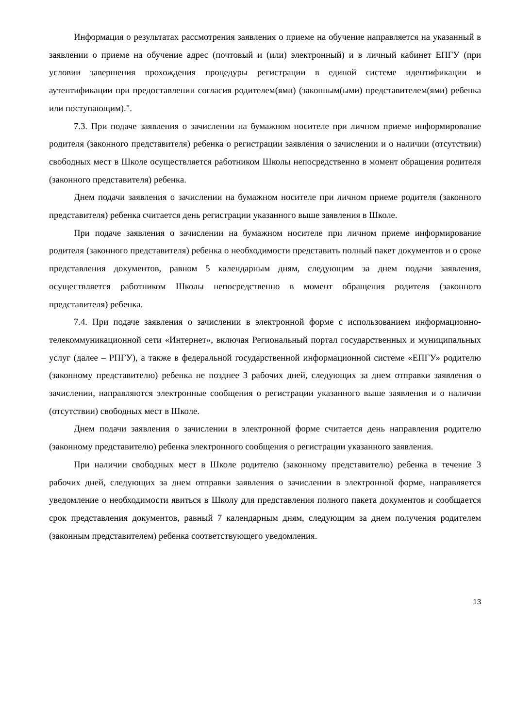Информация о результатах рассмотрения заявления о приеме на обучение направляется на указанный в заявлении о приеме на обучение адрес (почтовый и (или) электронный) и в личный кабинет ЕПГУ (при условии завершения прохождения процедуры регистрации в единой системе идентификации и аутентификации при предоставлении согласия родителем(ями) (законным(ыми) представителем(ями) ребенка или поступающим).".
7.3. При подаче заявления о зачислении на бумажном носителе при личном приеме информирование родителя (законного представителя) ребенка о регистрации заявления о зачислении и о наличии (отсутствии) свободных мест в Школе осуществляется работником Школы непосредственно в момент обращения родителя (законного представителя) ребенка.
Днем подачи заявления о зачислении на бумажном носителе при личном приеме родителя (законного представителя) ребенка считается день регистрации указанного выше заявления в Школе.
При подаче заявления о зачислении на бумажном носителе при личном приеме информирование родителя (законного представителя) ребенка о необходимости представить полный пакет документов и о сроке представления документов, равном 5 календарным дням, следующим за днем подачи заявления, осуществляется работником Школы непосредственно в момент обращения родителя (законного представителя) ребенка.
7.4. При подаче заявления о зачислении в электронной форме с использованием информационно-телекоммуникационной сети «Интернет», включая Региональный портал государственных и муниципальных услуг (далее – РПГУ), а также в федеральной государственной информационной системе «ЕПГУ» родителю (законному представителю) ребенка не позднее 3 рабочих дней, следующих за днем отправки заявления о зачислении, направляются электронные сообщения о регистрации указанного выше заявления и о наличии (отсутствии) свободных мест в Школе.
Днем подачи заявления о зачислении в электронной форме считается день направления родителю (законному представителю) ребенка электронного сообщения о регистрации указанного заявления.
При наличии свободных мест в Школе родителю (законному представителю) ребенка в течение 3 рабочих дней, следующих за днем отправки заявления о зачислении в электронной форме, направляется уведомление о необходимости явиться в Школу для представления полного пакета документов и сообщается срок представления документов, равный 7 календарным дням, следующим за днем получения родителем (законным представителем) ребенка соответствующего уведомления.
13